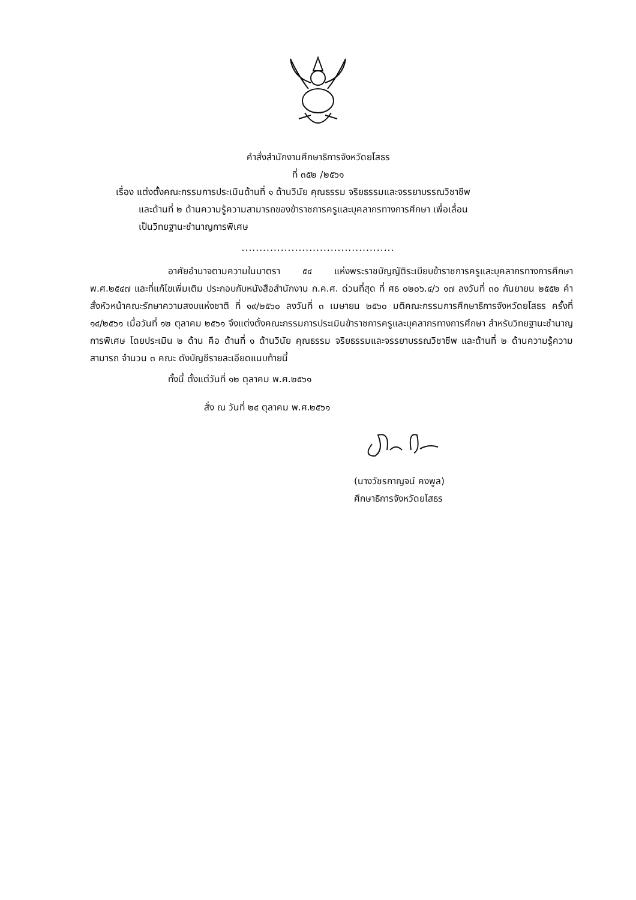คำสั่งสำนักงานศึกษาธิการจังหวัดยโสธร
ที่ ๓๕๒ /๒๕๖๑
เรื่อง แต่งตั้งคณะกรรมการประเมินด้านที่ ๑ ด้านวินัย คุณธรรม จริยธรรมและจรรยาบรรณวิชาชีพ
และด้านที่ ๒ ด้านความรู้ความสามารถของข้าราชการครูและบุคลากรทางการศึกษา เพื่อเลื่อน
เป็นวิทยฐานะชำนาญการพิเศษ
...........................................
อาศัยอำนาจตามความในมาตรา ๕๔ แห่งพระราชบัญญัติระเบียบข้าราชการครูและบุคลากรทางการศึกษา พ.ศ.๒๕๔๗ และที่แก้ไขเพิ่มเติม ประกอบกับหนังสือสำนักงาน ก.ค.ศ. ด่วนที่สุด ที่ ศธ ๐๒๐๖.๔/ว ๑๗ ลงวันที่ ๓๐ กันยายน ๒๕๕๒ คำสั่งหัวหน้าคณะรักษาความสงบแห่งชาติ ที่ ๑๙/๒๕๖๐ ลงวันที่ ๓ เมษายน ๒๕๖๐ มติคณะกรรมการศึกษาธิการจังหวัดยโสธร ครั้งที่ ๑๔/๒๕๖๑ เมื่อวันที่ ๑๒ ตุลาคม ๒๕๖๑ จึงแต่งตั้งคณะกรรมการประเมินข้าราชการครูและบุคลากรทางการศึกษา สำหรับวิทยฐานะชำนาญการพิเศษ โดยประเมิน ๒ ด้าน คือ ด้านที่ ๑ ด้านวินัย คุณธรรม จริยธรรมและจรรยาบรรณวิชาชีพ และด้านที่ ๒ ด้านความรู้ความสามารถ จำนวน ๓ คณะ ดังบัญชีรายละเอียดแนบท้ายนี้
ทั้งนี้ ตั้งแต่วันที่ ๑๒ ตุลาคม พ.ศ.๒๕๖๑
สั่ง ณ วันที่ ๒๔ ตุลาคม พ.ศ.๒๕๖๑
(นางวัชรกาญจน์ คงพูล)
ศึกษาธิการจังหวัดยโสธร